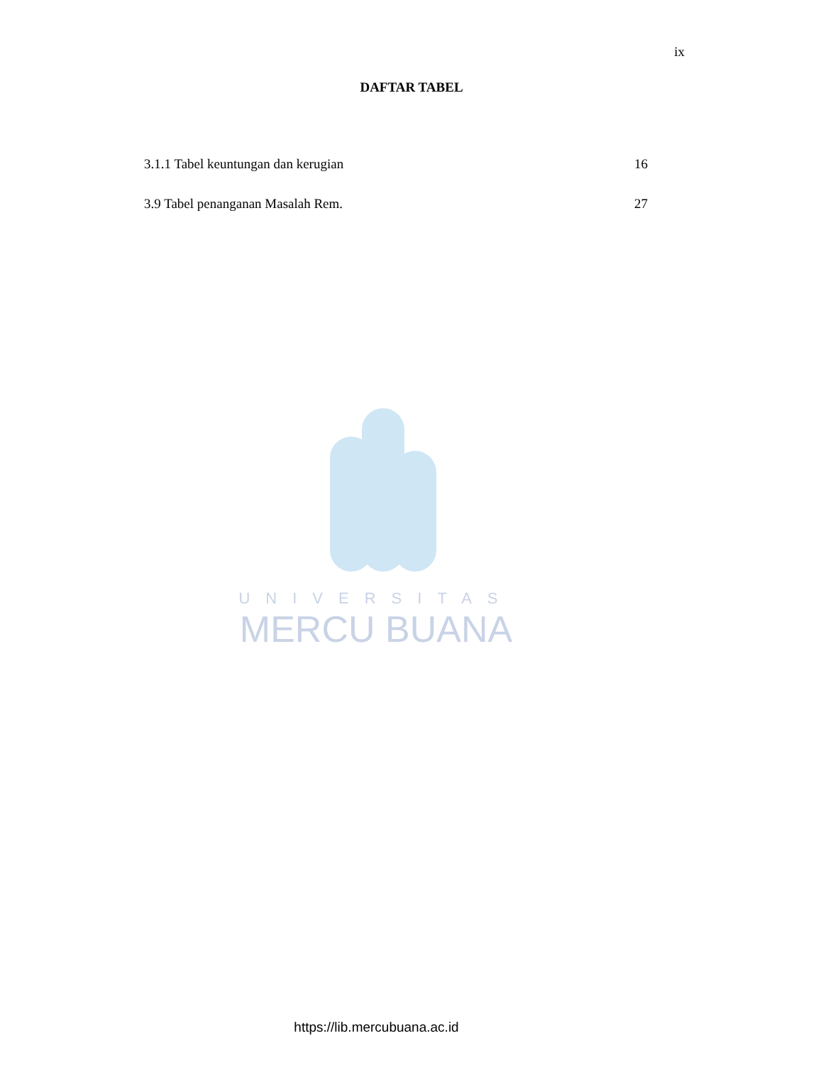ix
DAFTAR TABEL
3.1.1 Tabel keuntungan dan kerugian 16
3.9 Tabel penanganan Masalah Rem. 27
UNIVERSITAS
MERCU BUANA
https://lib.mercubuana.ac.id